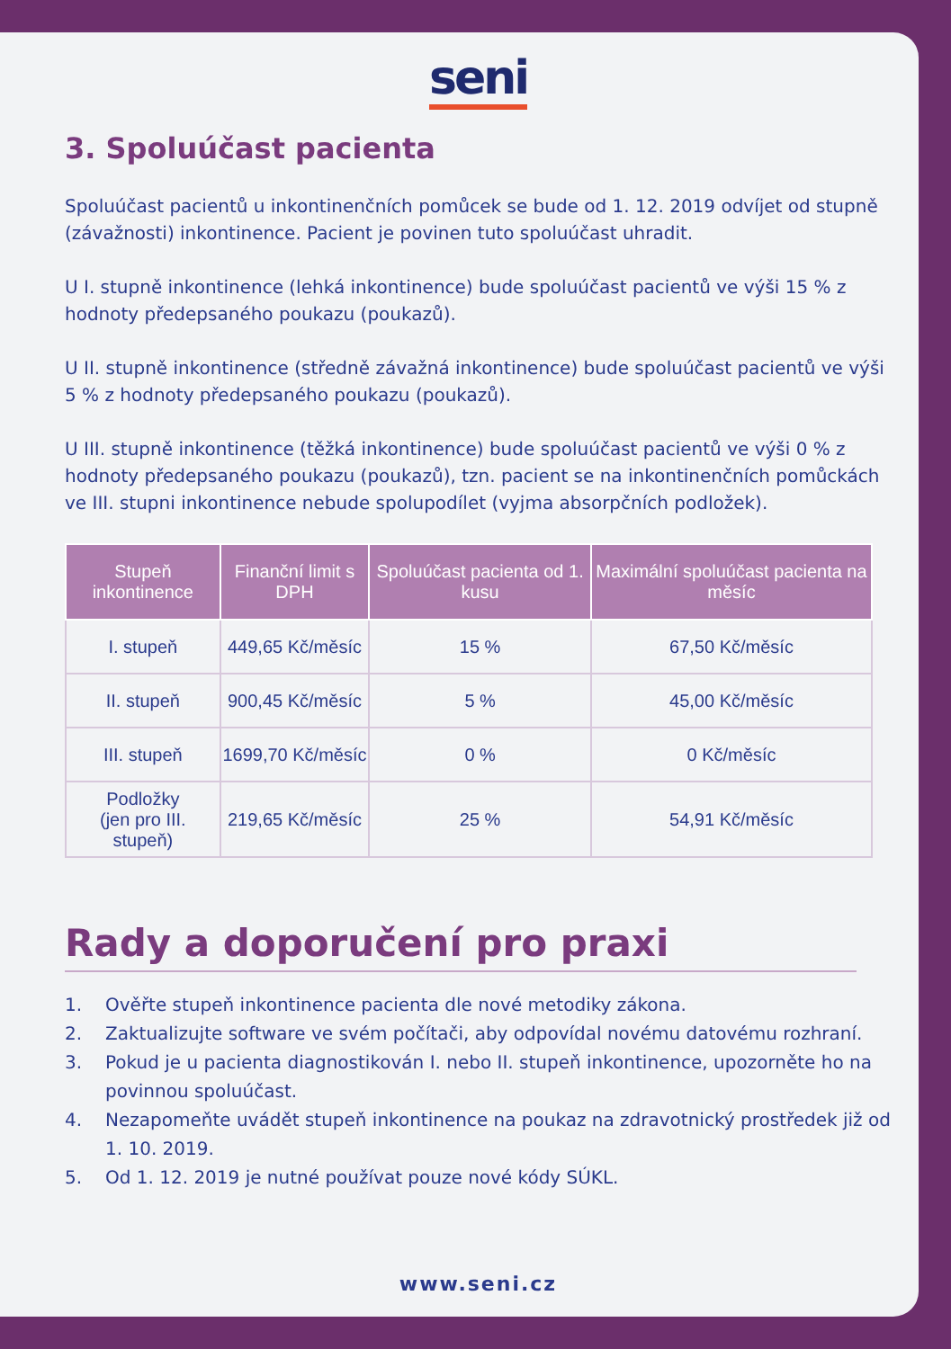seni
3. Spoluúčast pacienta
Spoluúčast pacientů u inkontinenčních pomůcek se bude od 1. 12. 2019 odvíjet od stupně (závažnosti) inkontinence. Pacient je povinen tuto spoluúčast uhradit.
U I. stupně inkontinence (lehká inkontinence) bude spoluúčast pacientů ve výši 15 % z hodnoty předepsaného poukazu (poukazů).
U II. stupně inkontinence (středně závažná inkontinence) bude spoluúčast pacientů ve výši 5 % z hodnoty předepsaného poukazu (poukazů).
U III. stupně inkontinence (těžká inkontinence) bude spoluúčast pacientů ve výši 0 % z hodnoty předepsaného poukazu (poukazů), tzn. pacient se na inkontinenčních pomůckách ve III. stupni inkontinence nebude spolupodílet (vyjma absorpčních podložek).
| Stupeň inkontinence | Finanční limit s DPH | Spoluúčast pacienta od 1. kusu | Maximální spoluúčast pacienta na měsíc |
| --- | --- | --- | --- |
| I. stupeň | 449,65 Kč/měsíc | 15 % | 67,50 Kč/měsíc |
| II. stupeň | 900,45 Kč/měsíc | 5 % | 45,00 Kč/měsíc |
| III. stupeň | 1699,70 Kč/měsíc | 0 % | 0 Kč/měsíc |
| Podložky (jen pro III. stupeň) | 219,65 Kč/měsíc | 25 % | 54,91 Kč/měsíc |
Rady a doporučení pro praxi
1. Ověřte stupeň inkontinence pacienta dle nové metodiky zákona.
2. Zaktualizujte software ve svém počítači, aby odpovídal novému datovému rozhraní.
3. Pokud je u pacienta diagnostikován I. nebo II. stupeň inkontinence, upozorněte ho na povinnou spoluúčast.
4. Nezapomeňte uvádět stupeň inkontinence na poukaz na zdravotnický prostředek již od 1. 10. 2019.
5. Od 1. 12. 2019 je nutné používat pouze nové kódy SÚKL.
www.seni.cz